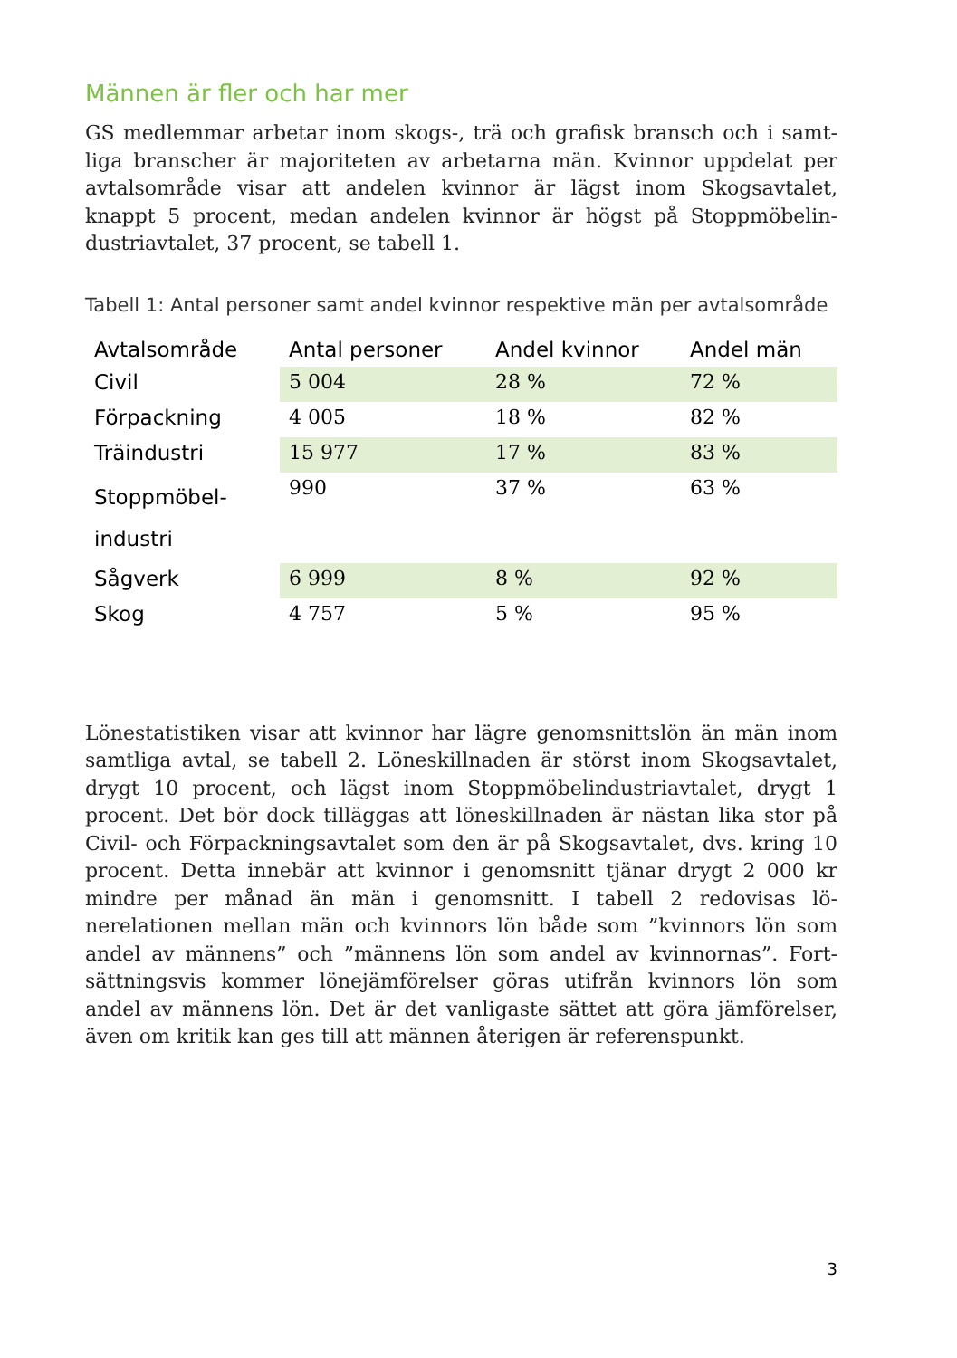Männen är fler och har mer
GS medlemmar arbetar inom skogs-, trä och grafisk bransch och i samt­liga branscher är majoriteten av arbetarna män. Kvinnor uppdelat per avtalsområde visar att andelen kvinnor är lägst inom Skogsavtalet, knappt 5 procent, medan andelen kvinnor är högst på Stoppmöbelin­dustriavtalet, 37 procent, se tabell 1.
Tabell 1: Antal personer samt andel kvinnor respektive män per avtalsområde
| Avtalsområde | Antal personer | Andel kvinnor | Andel män |
| --- | --- | --- | --- |
| Civil | 5 004 | 28 % | 72 % |
| Förpackning | 4 005 | 18 % | 82 % |
| Träindustri | 15 977 | 17 % | 83 % |
| Stoppmöbel- industri | 990 | 37 % | 63 % |
| Sågverk | 6 999 | 8 % | 92 % |
| Skog | 4 757 | 5 % | 95 % |
Lönestatistiken visar att kvinnor har lägre genomsnittslön än män inom samtliga avtal, se tabell 2. Löneskillnaden är störst inom Skogs­avtalet, drygt 10 procent, och lägst inom Stoppmöbelindustriavtalet, drygt 1 procent. Det bör dock tilläggas att löneskillnaden är nästan lika stor på Civil- och Förpackningsavtalet som den är på Skogsavtalet, dvs. kring 10 procent. Detta innebär att kvinnor i genomsnitt tjänar drygt 2 000 kr mindre per månad än män i genomsnitt. I tabell 2 redovisas lö­nerelationen mellan män och kvinnors lön både som ”kvinnors lön som andel av männens” och ”männens lön som andel av kvinnornas”. Fort­sättningsvis kommer lönejämförelser göras utifrån kvinnors lön som andel av männens lön. Det är det vanligaste sättet att göra jämförelser, även om kritik kan ges till att männen återigen är referenspunkt.
3